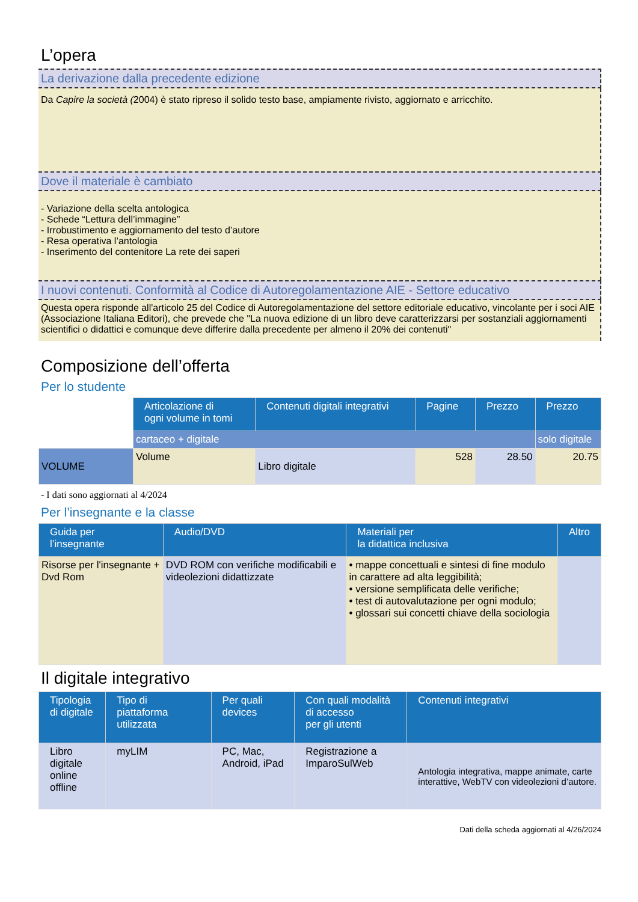L’opera
La derivazione dalla precedente edizione
Da Capire la società (2004) è stato ripreso il solido testo base, ampiamente rivisto, aggiornato e arricchito.
Dove il materiale è cambiato
- Variazione della scelta antologica
- Schede “Lettura dell’immagine”
- Irrobustimento e aggiornamento del testo d’autore
- Resa operativa l’antologia
- Inserimento del contenitore La rete dei saperi
I nuovi contenuti. Conformità al Codice di Autoregolamentazione AIE - Settore educativo
Questa opera risponde all'articolo 25 del Codice di Autoregolamentazione del settore editoriale educativo, vincolante per i soci AIE (Associazione Italiana Editori), che prevede che "La nuova edizione di un libro deve caratterizzarsi per sostanziali aggiornamenti scientifici o didattici e comunque deve differire dalla precedente per almeno il 20% dei contenuti"
Composizione dell’offerta
Per lo studente
| | Articolazione di ogni volume in tomi | Contenuti digitali integrativi | Pagine | Prezzo | Prezzo |
| | cartaceo + digitale | | | | solo digitale |
| VOLUME | Volume | Libro digitale | 528 | 28.50 | 20.75 |
- I dati sono aggiornati al 4/2024
Per l’insegnante e la classe
| Guida per l’insegnante | Audio/DVD | Materiali per la didattica inclusiva | Altro |
| --- | --- | --- | --- |
| Risorse per l'insegnante + Dvd Rom | DVD ROM con verifiche modificabili e videolezioni didattizzate | • mappe concettuali e sintesi di fine modulo in carattere ad alta leggibilità; • versione semplificata delle verifiche; • test di autovalutazione per ogni modulo; • glossari sui concetti chiave della sociologia | |
Il digitale integrativo
| Tipologia di digitale | Tipo di piattaforma utilizzata | Per quali devices | Con quali modalità di accesso per gli utenti | Contenuti integrativi |
| --- | --- | --- | --- | --- |
| Libro digitale online offline | myLIM | PC, Mac, Android, iPad | Registrazione a ImparoSulWeb | Antologia integrativa, mappe animate, carte interattive, WebTV con videolezioni d’autore. |
Dati della scheda aggiornati al 4/26/2024